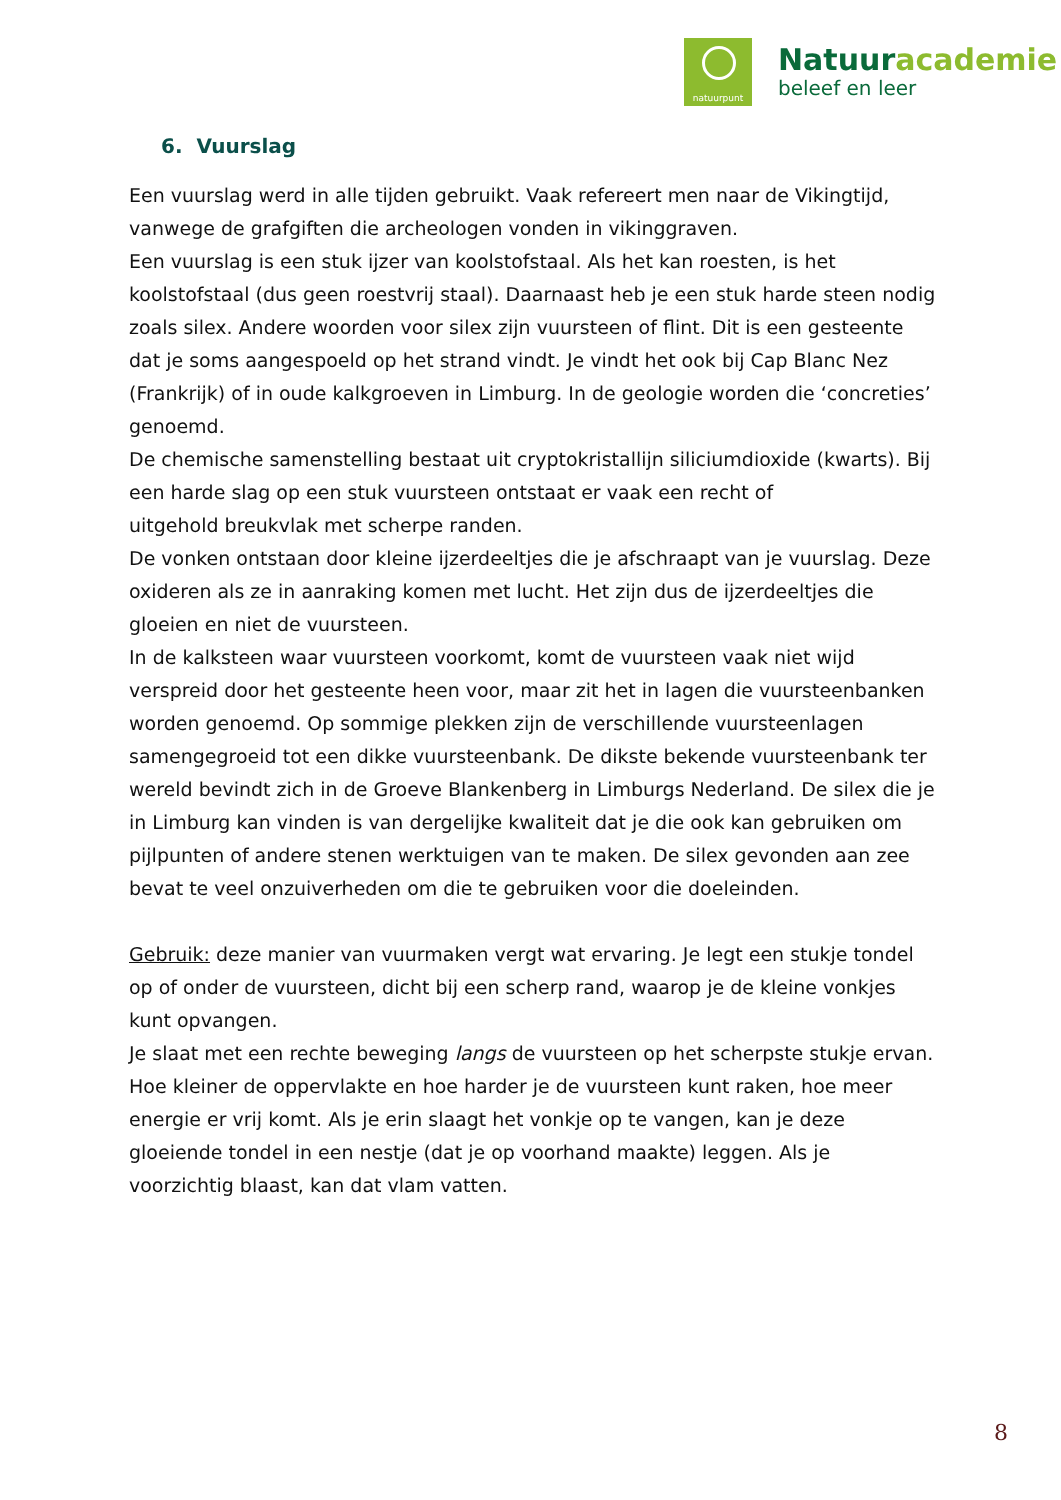natuurpunt
Natuuracademie
beleef en leer
6. Vuurslag
Een vuurslag werd in alle tijden gebruikt. Vaak refereert men naar de Vikingtijd, vanwege de grafgiften die archeologen vonden in vikinggraven.
Een vuurslag is een stuk ijzer van koolstofstaal. Als het kan roesten, is het koolstofstaal (dus geen roestvrij staal). Daarnaast heb je een stuk harde steen nodig zoals silex. Andere woorden voor silex zijn vuursteen of flint. Dit is een gesteente dat je soms aangespoeld op het strand vindt. Je vindt het ook bij Cap Blanc Nez (Frankrijk) of in oude kalkgroeven in Limburg. In de geologie worden die ‘concreties’ genoemd.
De chemische samenstelling bestaat uit cryptokristallijn siliciumdioxide (kwarts). Bij een harde slag op een stuk vuursteen ontstaat er vaak een recht of
uitgehold breukvlak met scherpe randen.
De vonken ontstaan door kleine ijzerdeeltjes die je afschraapt van je vuurslag. Deze oxideren als ze in aanraking komen met lucht. Het zijn dus de ijzerdeeltjes die gloeien en niet de vuursteen.
In de kalksteen waar vuursteen voorkomt, komt de vuursteen vaak niet wijd verspreid door het gesteente heen voor, maar zit het in lagen die vuursteenbanken worden genoemd. Op sommige plekken zijn de verschillende vuursteenlagen samengegroeid tot een dikke vuursteenbank. De dikste bekende vuursteenbank ter wereld bevindt zich in de Groeve Blankenberg in Limburgs Nederland. De silex die je in Limburg kan vinden is van dergelijke kwaliteit dat je die ook kan gebruiken om pijlpunten of andere stenen werktuigen van te maken. De silex gevonden aan zee bevat te veel onzuiverheden om die te gebruiken voor die doeleinden.
Gebruik: deze manier van vuurmaken vergt wat ervaring. Je legt een stukje tondel op of onder de vuursteen, dicht bij een scherp rand, waarop je de kleine vonkjes kunt opvangen.
Je slaat met een rechte beweging langs de vuursteen op het scherpste stukje ervan. Hoe kleiner de oppervlakte en hoe harder je de vuursteen kunt raken, hoe meer energie er vrij komt. Als je erin slaagt het vonkje op te vangen, kan je deze gloeiende tondel in een nestje (dat je op voorhand maakte) leggen. Als je voorzichtig blaast, kan dat vlam vatten.
8